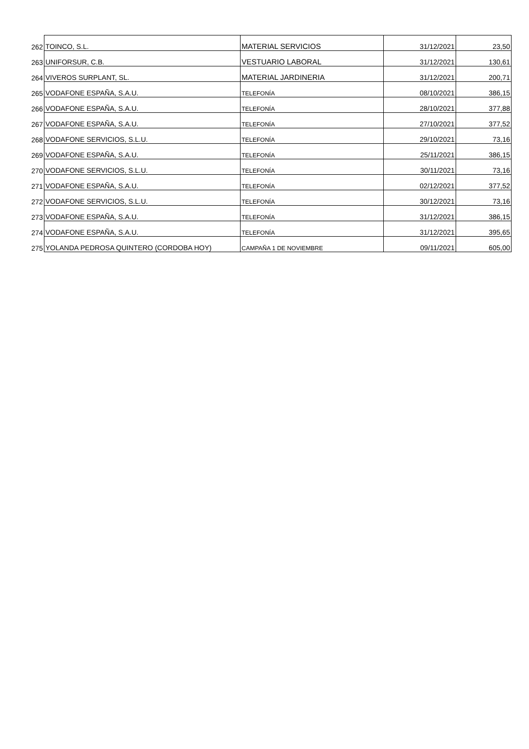| 262 | TOINCO, S.L. | MATERIAL SERVICIOS | 31/12/2021 | 23,50 |
| 263 | UNIFORSUR, C.B. | VESTUARIO LABORAL | 31/12/2021 | 130,61 |
| 264 | VIVEROS SURPLANT, SL. | MATERIAL JARDINERIA | 31/12/2021 | 200,71 |
| 265 | VODAFONE ESPAÑA, S.A.U. | TELEFONÍA | 08/10/2021 | 386,15 |
| 266 | VODAFONE ESPAÑA, S.A.U. | TELEFONÍA | 28/10/2021 | 377,88 |
| 267 | VODAFONE ESPAÑA, S.A.U. | TELEFONÍA | 27/10/2021 | 377,52 |
| 268 | VODAFONE SERVICIOS, S.L.U. | TELEFONÍA | 29/10/2021 | 73,16 |
| 269 | VODAFONE ESPAÑA, S.A.U. | TELEFONÍA | 25/11/2021 | 386,15 |
| 270 | VODAFONE SERVICIOS, S.L.U. | TELEFONÍA | 30/11/2021 | 73,16 |
| 271 | VODAFONE ESPAÑA, S.A.U. | TELEFONÍA | 02/12/2021 | 377,52 |
| 272 | VODAFONE SERVICIOS, S.L.U. | TELEFONÍA | 30/12/2021 | 73,16 |
| 273 | VODAFONE ESPAÑA, S.A.U. | TELEFONÍA | 31/12/2021 | 386,15 |
| 274 | VODAFONE ESPAÑA, S.A.U. | TELEFONÍA | 31/12/2021 | 395,65 |
| 275 | YOLANDA PEDROSA QUINTERO (CORDOBA HOY) | CAMPAÑA 1 DE NOVIEMBRE | 09/11/2021 | 605,00 |